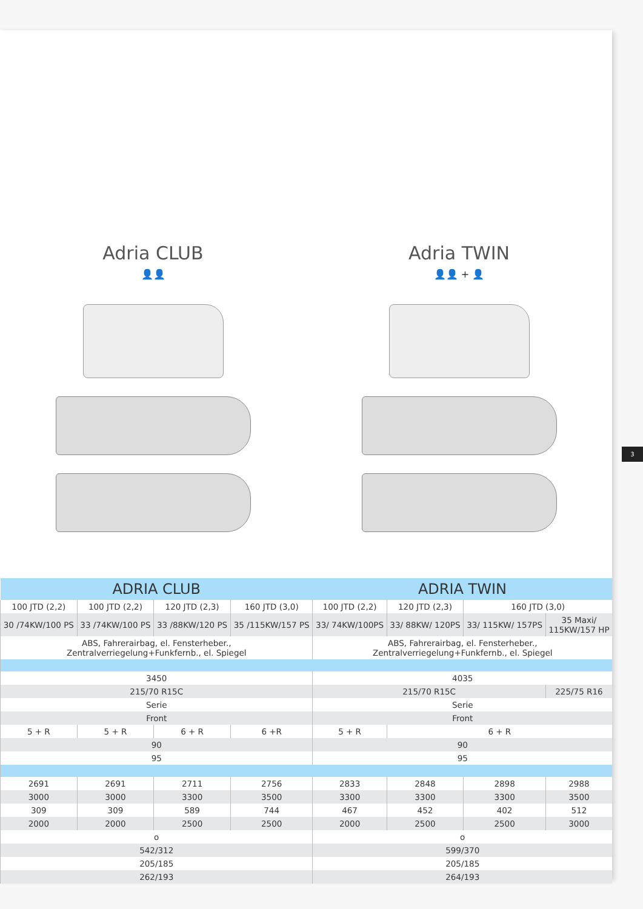Adria CLUB
👤👤
Adria TWIN
👤👤 + 👤
| ADRIA CLUB | | | | ADRIA TWIN | | | |
| --- | --- | --- | --- | --- | --- | --- | --- |
| 100 JTD (2,2) | 100 JTD (2,2) | 120 JTD (2,3) | 160 JTD (3,0) | 100 JTD (2,2) | 120 JTD (2,3) | 160 JTD (3,0) | |
| 30 /74KW/100 PS | 33 /74KW/100 PS | 33 /88KW/120 PS | 35 /115KW/157 PS | 33/ 74KW/100PS | 33/ 88KW/ 120PS | 33/ 115KW/ 157PS | 35 Maxi/ 115KW/157 HP |
| ABS, Fahrerairbag, el. Fensterheber., Zentralverriegelung+Funkfernb., el. Spiegel | | | | ABS, Fahrerairbag, el. Fensterheber., Zentralverriegelung+Funkfernb., el. Spiegel | | | |
| 3450 | | | | 4035 | | | |
| 215/70 R15C | | | | 215/70 R15C | | | 225/75 R16 |
| Serie | | | | Serie | | | |
| Front | | | | Front | | | |
| 5 + R | 5 + R | 6 + R | 6 +R | 5 + R | 6 + R | | |
| 90 | | | | 90 | | | |
| 95 | | | | 95 | | | |
| 2691 | 2691 | 2711 | 2756 | 2833 | 2848 | 2898 | 2988 |
| 3000 | 3000 | 3300 | 3500 | 3300 | 3300 | 3300 | 3500 |
| 309 | 309 | 589 | 744 | 467 | 452 | 402 | 512 |
| 2000 | 2000 | 2500 | 2500 | 2000 | 2500 | 2500 | 3000 |
| o | | | | o | | | |
| 542/312 | | | | 599/370 | | | |
| 205/185 | | | | 205/185 | | | |
| 262/193 | | | | 264/193 | | | |
3